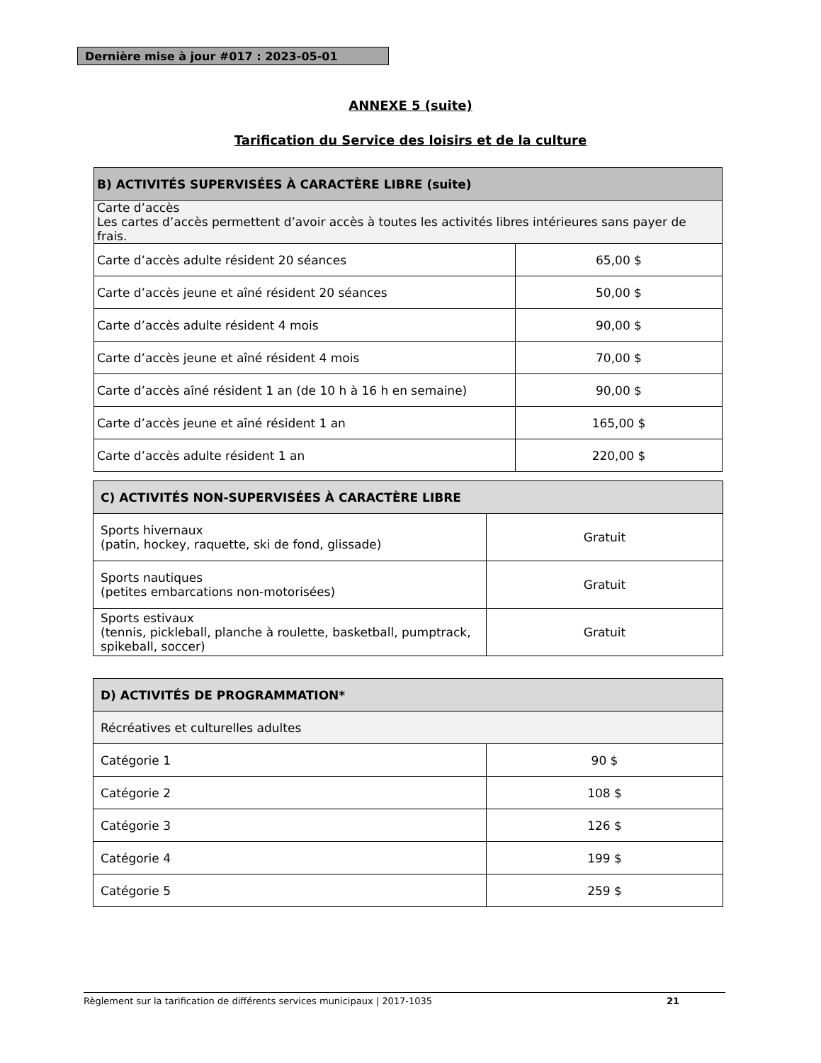Dernière mise à jour #017 : 2023-05-01
ANNEXE 5 (suite)
Tarification du Service des loisirs et de la culture
| B) ACTIVITÉS SUPERVISÉES À CARACTÈRE LIBRE (suite) | |
| Carte d’accès Les cartes d’accès permettent d’avoir accès à toutes les activités libres intérieures sans payer de frais. | |
| Carte d’accès adulte résident 20 séances | 65,00 $ |
| Carte d’accès jeune et aîné résident 20 séances | 50,00 $ |
| Carte d’accès adulte résident 4 mois | 90,00 $ |
| Carte d’accès jeune et aîné résident 4 mois | 70,00 $ |
| Carte d’accès aîné résident 1 an (de 10 h à 16 h en semaine) | 90,00 $ |
| Carte d’accès jeune et aîné résident 1 an | 165,00 $ |
| Carte d’accès adulte résident 1 an | 220,00 $ |
| C) ACTIVITÉS NON-SUPERVISÉES À CARACTÈRE LIBRE | |
| Sports hivernaux (patin, hockey, raquette, ski de fond, glissade) | Gratuit |
| Sports nautiques (petites embarcations non-motorisées) | Gratuit |
| Sports estivaux (tennis, pickleball, planche à roulette, basketball, pumptrack, spikeball, soccer) | Gratuit |
| D) ACTIVITÉS DE PROGRAMMATION* | |
| Récréatives et culturelles adultes | |
| Catégorie 1 | 90 $ |
| Catégorie 2 | 108 $ |
| Catégorie 3 | 126 $ |
| Catégorie 4 | 199 $ |
| Catégorie 5 | 259 $ |
Règlement sur la tarification de différents services municipaux | 2017-1035 21